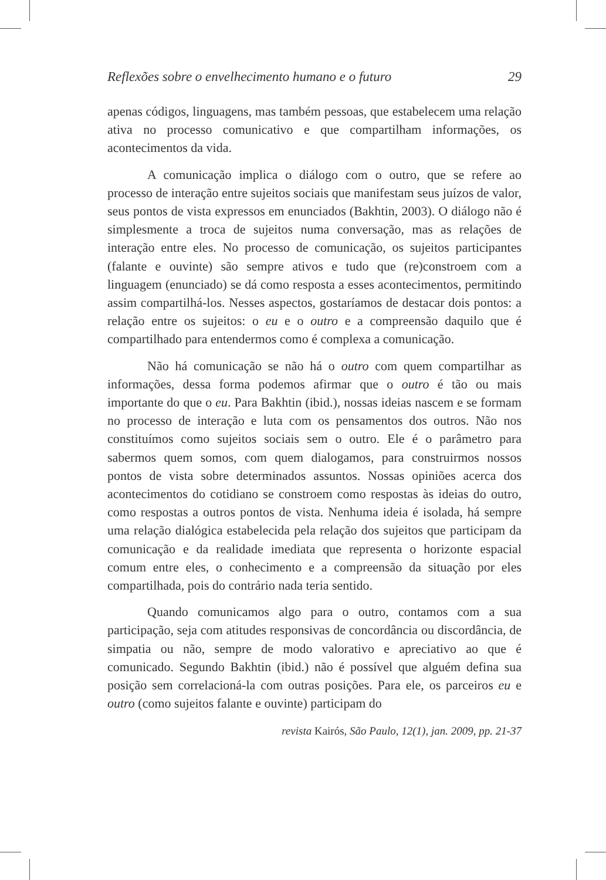Reflexões sobre o envelhecimento humano e o futuro 29
apenas códigos, linguagens, mas também pessoas, que estabelecem uma relação ativa no processo comunicativo e que compartilham informações, os acontecimentos da vida.
A comunicação implica o diálogo com o outro, que se refere ao processo de interação entre sujeitos sociais que manifestam seus juízos de valor, seus pontos de vista expressos em enunciados (Bakhtin, 2003). O diálogo não é simplesmente a troca de sujeitos numa conversação, mas as relações de interação entre eles. No processo de comunicação, os sujeitos participantes (falante e ouvinte) são sempre ativos e tudo que (re)constroem com a linguagem (enunciado) se dá como resposta a esses acontecimentos, permitindo assim compartilhá-los. Nesses aspectos, gostaríamos de destacar dois pontos: a relação entre os sujeitos: o eu e o outro e a compreensão daquilo que é compartilhado para entendermos como é complexa a comunicação.
Não há comunicação se não há o outro com quem compartilhar as informações, dessa forma podemos afirmar que o outro é tão ou mais importante do que o eu. Para Bakhtin (ibid.), nossas ideias nascem e se formam no processo de interação e luta com os pensamentos dos outros. Não nos constituímos como sujeitos sociais sem o outro. Ele é o parâmetro para sabermos quem somos, com quem dialogamos, para construirmos nossos pontos de vista sobre determinados assuntos. Nossas opiniões acerca dos acontecimentos do cotidiano se constroem como respostas às ideias do outro, como respostas a outros pontos de vista. Nenhuma ideia é isolada, há sempre uma relação dialógica estabelecida pela relação dos sujeitos que participam da comunicação e da realidade imediata que representa o horizonte espacial comum entre eles, o conhecimento e a compreensão da situação por eles compartilhada, pois do contrário nada teria sentido.
Quando comunicamos algo para o outro, contamos com a sua participação, seja com atitudes responsivas de concordância ou discordância, de simpatia ou não, sempre de modo valorativo e apreciativo ao que é comunicado. Segundo Bakhtin (ibid.) não é possível que alguém defina sua posição sem correlacioná-la com outras posições. Para ele, os parceiros eu e outro (como sujeitos falante e ouvinte) participam do
revista Kairós, São Paulo, 12(1), jan. 2009, pp. 21-37